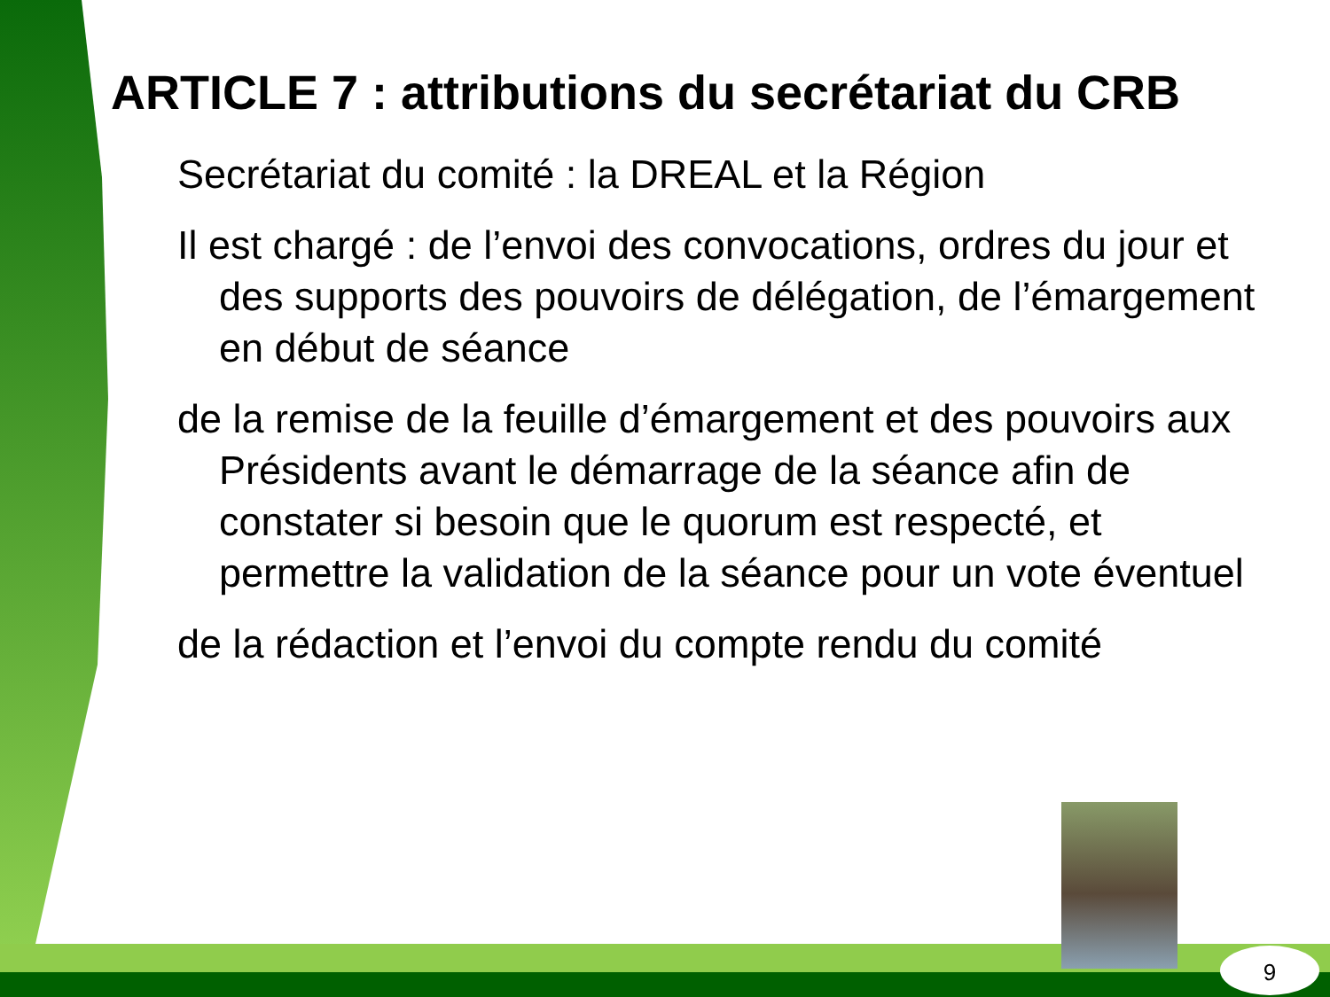ARTICLE 7 : attributions du secrétariat du CRB
Secrétariat du comité : la DREAL et la Région
Il est chargé : de l’envoi des convocations, ordres du jour et des supports des pouvoirs de délégation, de l’émargement en début de séance
de la remise de la feuille d’émargement et des pouvoirs aux Présidents avant le démarrage de la séance afin de constater si besoin que le quorum est respecté, et permettre la validation de la séance pour un vote éventuel
de la rédaction et l’envoi du compte rendu du comité
9